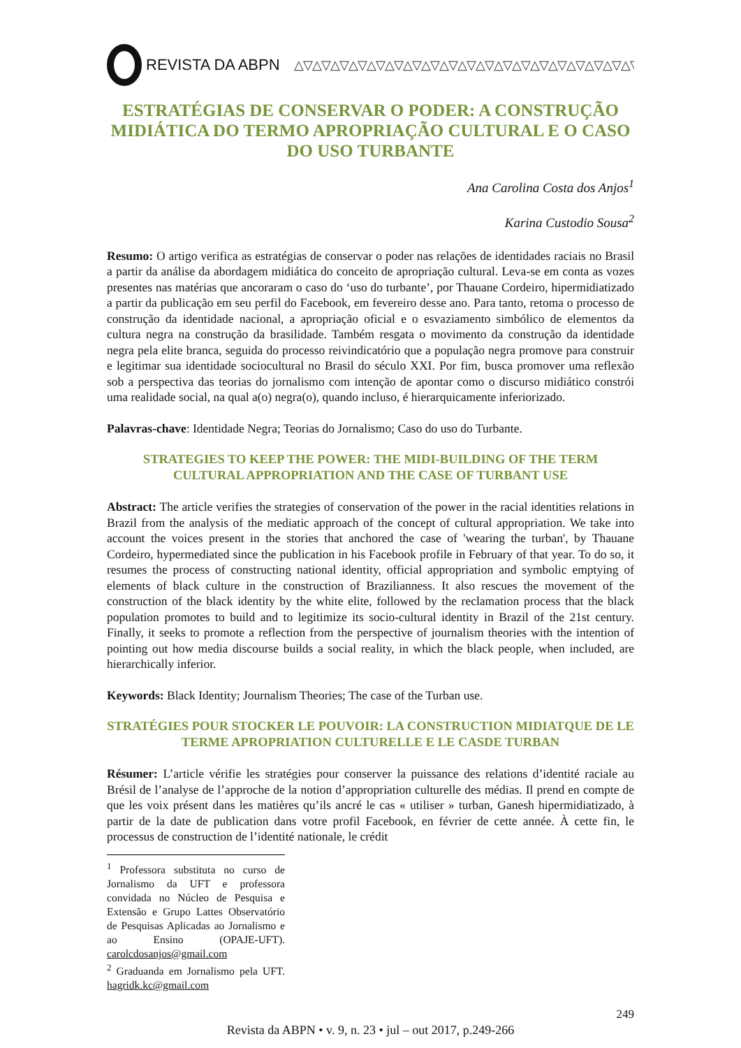REVISTA DA ABPN △▽△▽△▽△▽△▽△▽△▽△▽△▽△▽△▽△▽△▽△▽△▽△▽△▽△▽△▽
ESTRATÉGIAS DE CONSERVAR O PODER: A CONSTRUÇÃO MIDIÁTICA DO TERMO APROPRIAÇÃO CULTURAL E O CASO DO USO TURBANTE
Ana Carolina Costa dos Anjos<sup>1</sup>
Karina Custodio Sousa<sup>2</sup>
Resumo: O artigo verifica as estratégias de conservar o poder nas relações de identidades raciais no Brasil a partir da análise da abordagem midiática do conceito de apropriação cultural. Leva-se em conta as vozes presentes nas matérias que ancoraram o caso do ‘uso do turbante’, por Thauane Cordeiro, hipermidiatizado a partir da publicação em seu perfil do Facebook, em fevereiro desse ano. Para tanto, retoma o processo de construção da identidade nacional, a apropriação oficial e o esvaziamento simbólico de elementos da cultura negra na construção da brasilidade. Também resgata o movimento da construção da identidade negra pela elite branca, seguida do processo reivindicatório que a população negra promove para construir e legitimar sua identidade sociocultural no Brasil do século XXI. Por fim, busca promover uma reflexão sob a perspectiva das teorias do jornalismo com intenção de apontar como o discurso midiático constrói uma realidade social, na qual a(o) negra(o), quando incluso, é hierarquicamente inferiorizado.
Palavras-chave: Identidade Negra; Teorias do Jornalismo; Caso do uso do Turbante.
STRATEGIES TO KEEP THE POWER: THE MIDI-BUILDING OF THE TERM CULTURAL APPROPRIATION AND THE CASE OF TURBANT USE
Abstract: The article verifies the strategies of conservation of the power in the racial identities relations in Brazil from the analysis of the mediatic approach of the concept of cultural appropriation. We take into account the voices present in the stories that anchored the case of 'wearing the turban', by Thauane Cordeiro, hypermediated since the publication in his Facebook profile in February of that year. To do so, it resumes the process of constructing national identity, official appropriation and symbolic emptying of elements of black culture in the construction of Brazilianness. It also rescues the movement of the construction of the black identity by the white elite, followed by the reclamation process that the black population promotes to build and to legitimize its socio-cultural identity in Brazil of the 21st century. Finally, it seeks to promote a reflection from the perspective of journalism theories with the intention of pointing out how media discourse builds a social reality, in which the black people, when included, are hierarchically inferior.
Keywords: Black Identity; Journalism Theories; The case of the Turban use.
STRATÉGIES POUR STOCKER LE POUVOIR: LA CONSTRUCTION MIDIATQUE DE LE TERME APROPRIATION CULTURELLE E LE CASDE TURBAN
Résumer: L’article vérifie les stratégies pour conserver la puissance des relations d’identité raciale au Brésil de l’analyse de l’approche de la notion d’appropriation culturelle des médias. Il prend en compte de que les voix présent dans les matières qu’ils ancré le cas « utiliser » turban, Ganesh hipermidiatizado, à partir de la date de publication dans votre profil Facebook, en février de cette année. À cette fin, le processus de construction de l’identité nationale, le crédit
<sup>1</sup> Professora substituta no curso de Jornalismo da UFT e professora convidada no Núcleo de Pesquisa e Extensão e Grupo Lattes Observatório de Pesquisas Aplicadas ao Jornalismo e ao Ensino (OPAJE-UFT). carolcdosanjos@gmail.com
<sup>2</sup> Graduanda em Jornalismo pela UFT. hagridk.kc@gmail.com
249
Revista da ABPN • v. 9, n. 23 • jul – out 2017, p.249-266